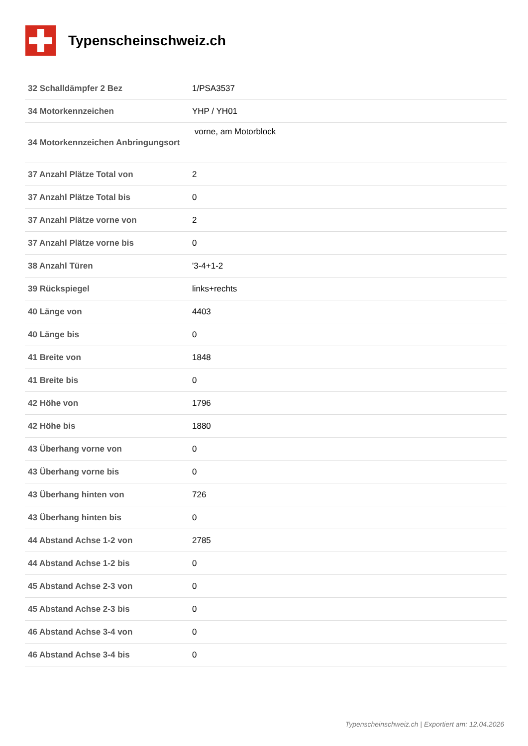Typenscheinschweiz.ch
| 32 Schalldämpfer 2 Bez | 1/PSA3537 |
| 34 Motorkennzeichen | YHP / YH01 |
| 34 Motorkennzeichen Anbringungsort | vorne, am Motorblock |
| 37 Anzahl Plätze Total von | 2 |
| 37 Anzahl Plätze Total bis | 0 |
| 37 Anzahl Plätze vorne von | 2 |
| 37 Anzahl Plätze vorne bis | 0 |
| 38 Anzahl Türen | '3-4+1-2 |
| 39 Rückspiegel | links+rechts |
| 40 Länge von | 4403 |
| 40 Länge bis | 0 |
| 41 Breite von | 1848 |
| 41 Breite bis | 0 |
| 42 Höhe von | 1796 |
| 42 Höhe bis | 1880 |
| 43 Überhang vorne von | 0 |
| 43 Überhang vorne bis | 0 |
| 43 Überhang hinten von | 726 |
| 43 Überhang hinten bis | 0 |
| 44 Abstand Achse 1-2 von | 2785 |
| 44 Abstand Achse 1-2 bis | 0 |
| 45 Abstand Achse 2-3 von | 0 |
| 45 Abstand Achse 2-3 bis | 0 |
| 46 Abstand Achse 3-4 von | 0 |
| 46 Abstand Achse 3-4 bis | 0 |
Typenscheinschweiz.ch | Exportiert am: 12.04.2026